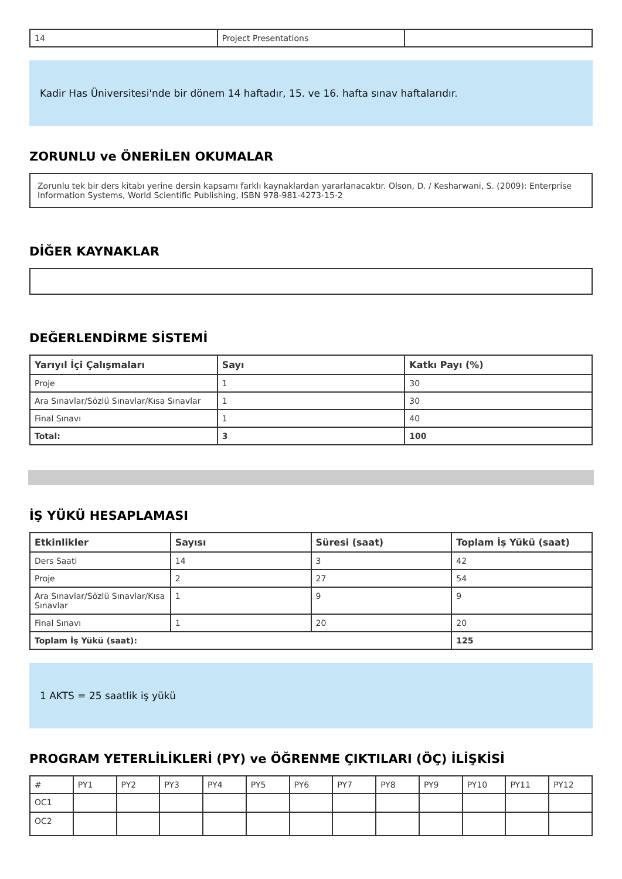| 14 | Project Presentations | |
Kadir Has Üniversitesi'nde bir dönem 14 haftadır, 15. ve 16. hafta sınav haftalarıdır.
ZORUNLU ve ÖNERİLEN OKUMALAR
Zorunlu tek bir ders kitabı yerine dersin kapsamı farklı kaynaklardan yararlanacaktır. Olson, D. / Kesharwani, S. (2009): Enterprise Information Systems, World Scientific Publishing, ISBN 978-981-4273-15-2
DİĞER KAYNAKLAR
DEĞERLENDİRME SİSTEMİ
| Yarıyıl İçi Çalışmaları | Sayı | Katkı Payı (%) |
| --- | --- | --- |
| Proje | 1 | 30 |
| Ara Sınavlar/Sözlü Sınavlar/Kısa Sınavlar | 1 | 30 |
| Final Sınavı | 1 | 40 |
| Total: | 3 | 100 |
İŞ YÜKÜ HESAPLAMASI
| Etkinlikler | Sayısı | Süresi (saat) | Toplam İş Yükü (saat) |
| --- | --- | --- | --- |
| Ders Saati | 14 | 3 | 42 |
| Proje | 2 | 27 | 54 |
| Ara Sınavlar/Sözlü Sınavlar/Kısa Sınavlar | 1 | 9 | 9 |
| Final Sınavı | 1 | 20 | 20 |
| Toplam İş Yükü (saat): | | | 125 |
1 AKTS = 25 saatlik iş yükü
PROGRAM YETERLİLİKLERİ (PY) ve ÖĞRENME ÇIKTILARI (ÖÇ) İLİŞKİSİ
| # | PY1 | PY2 | PY3 | PY4 | PY5 | PY6 | PY7 | PY8 | PY9 | PY10 | PY11 | PY12 |
| OC1 | | | | | | | | | | | | |
| OC2 | | | | | | | | | | | | |